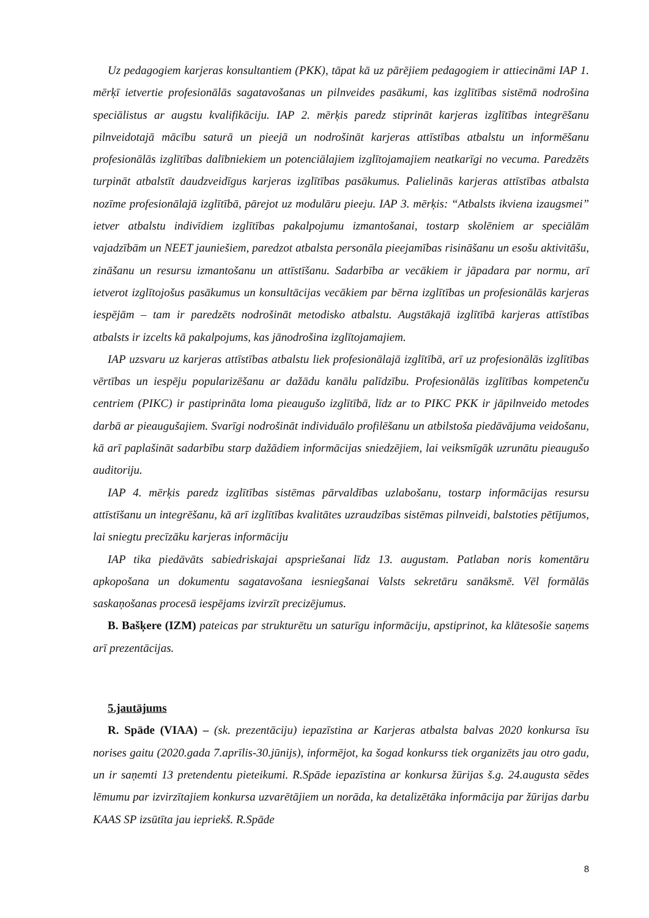Uz pedagogiem karjeras konsultantiem (PKK), tāpat kā uz pārējiem pedagogiem ir attiecināmi IAP 1. mērķī ietvertie profesionālās sagatavošanas un pilnveides pasākumi, kas izglītības sistēmā nodrošina speciālistus ar augstu kvalifikāciju. IAP 2. mērķis paredz stiprināt karjeras izglītības integrēšanu pilnveidotajā mācību saturā un pieejā un nodrošināt karjeras attīstības atbalstu un informēšanu profesionālās izglītības dalībniekiem un potenciālajiem izglītojamajiem neatkarīgi no vecuma. Paredzēts turpināt atbalstīt daudzveidīgus karjeras izglītības pasākumus. Palielinās karjeras attīstības atbalsta nozīme profesionālajā izglītībā, pārejot uz modulāru pieeju. IAP 3. mērķis: “Atbalsts ikviena izaugsmei” ietver atbalstu indivīdiem izglītības pakalpojumu izmantošanai, tostarp skolēniem ar speciālām vajadzībām un NEET jauniešiem, paredzot atbalsta personāla pieejamības risināšanu un esošu aktivitāšu, zināšanu un resursu izmantošanu un attīstīšanu. Sadarbība ar vecākiem ir jāpadara par normu, arī ietverot izglītojošus pasākumus un konsultācijas vecākiem par bērna izglītības un profesionālās karjeras iespējām – tam ir paredzēts nodrošināt metodisko atbalstu. Augstākajā izglītībā karjeras attīstības atbalsts ir izcelts kā pakalpojums, kas jānodrošina izglītojamajiem.
IAP uzsvaru uz karjeras attīstības atbalstu liek profesionālajā izglītībā, arī uz profesionālās izglītības vērtības un iespēju popularizēšanu ar dažādu kanālu palīdzību. Profesionālās izglītības kompetenču centriem (PIKC) ir pastiprināta loma pieaugušo izglītībā, līdz ar to PIKC PKK ir jāpilnveido metodes darbā ar pieaugušajiem. Svarīgi nodrošināt individuālo profilēšanu un atbilstoša piedāvājuma veidošanu, kā arī paplašināt sadarbību starp dažādiem informācijas sniedzējiem, lai veiksmīgāk uzrunātu pieaugušo auditoriju.
IAP 4. mērķis paredz izglītības sistēmas pārvaldības uzlabošanu, tostarp informācijas resursu attīstīšanu un integrēšanu, kā arī izglītības kvalitātes uzraudzības sistēmas pilnveidi, balstoties pētījumos, lai sniegtu precīzāku karjeras informāciju
IAP tika piedāvāts sabiedriskajai apspriešanai līdz 13. augustam. Patlaban noris komentāru apkopošana un dokumentu sagatavošana iesniegšanai Valsts sekretāru sanāksmē. Vēl formālās saskaņošanas procesā iespējams izvirzīt precizējumus.
B. Bašķere (IZM) pateicas par strukturētu un saturīgu informāciju, apstiprinot, ka klātesošie saņems arī prezentācijas.
5.jautājums
R. Spāde (VIAA) – (sk. prezentāciju) iepazīstina ar Karjeras atbalsta balvas 2020 konkursa īsu norises gaitu (2020.gada 7.aprīlis-30.jūnijs), informējot, ka šogad konkurss tiek organizēts jau otro gadu, un ir saņemti 13 pretendentu pieteikumi. R.Spāde iepazīstina ar konkursa žūrijas š.g. 24.augusta sēdes lēmumu par izvirzītajiem konkursa uzvarētājiem un norāda, ka detalizētāka informācija par žūrijas darbu KAAS SP izsūtīta jau iepriekš. R.Spāde
8